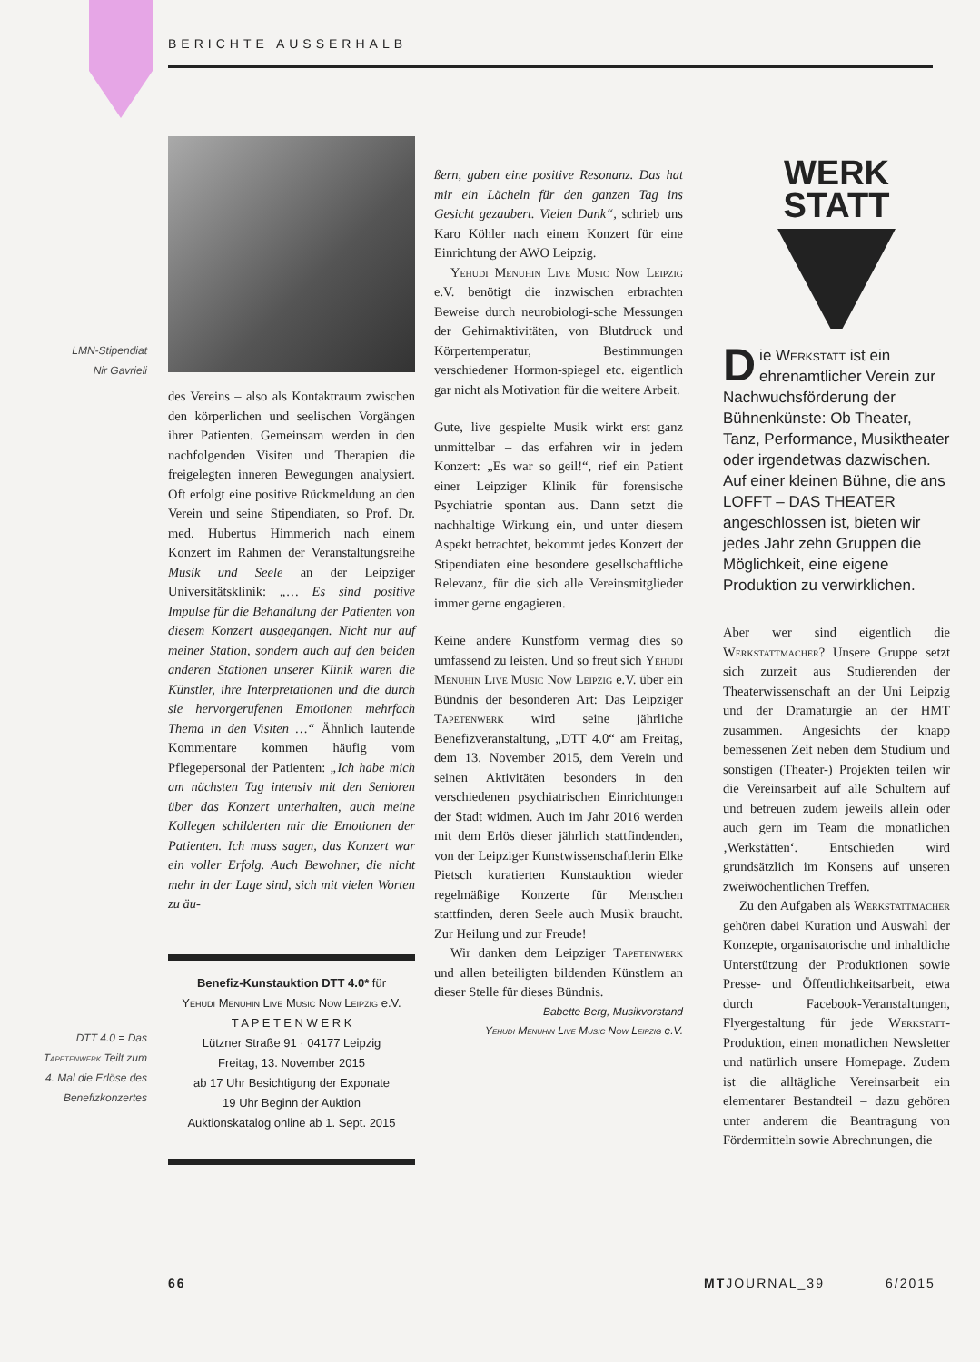BERICHTE AUSSERHALB
LMN-Stipendiat
Nir Gavrieli
DTT 4.0 = Das Tapetenwerk Teilt zum 4. Mal die Erlöse des Benefizkonzertes
des Vereins – also als Kontaktraum zwischen den körperlichen und seelischen Vorgängen ihrer Patienten. Gemeinsam werden in den nachfolgenden Visiten und Therapien die freigelegten inneren Bewegungen analysiert. Oft erfolgt eine positive Rückmeldung an den Verein und seine Stipendiaten, so Prof. Dr. med. Hubertus Himmerich nach einem Konzert im Rahmen der Veranstaltungsreihe Musik und Seele an der Leipziger Universitätsklinik: „… Es sind positive Impulse für die Behandlung der Patienten von diesem Konzert ausgegangen. Nicht nur auf meiner Station, sondern auch auf den beiden anderen Stationen unserer Klinik waren die Künstler, ihre Interpretationen und die durch sie hervorgerufenen Emotionen mehrfach Thema in den Visiten …“ Ähnlich lautende Kommentare kommen häufig vom Pflegepersonal der Patienten: „Ich habe mich am nächsten Tag intensiv mit den Senioren über das Konzert unterhalten, auch meine Kollegen schilderten mir die Emotionen der Patienten. Ich muss sagen, das Konzert war ein voller Erfolg. Auch Bewohner, die nicht mehr in der Lage sind, sich mit vielen Worten zu äu-
Benefiz-Kunstauktion DTT 4.0* für
Yehudi Menuhin Live Music Now Leipzig e.V.
T A P E T E N W E R K
Lützner Straße 91 · 04177 Leipzig
Freitag, 13. November 2015
ab 17 Uhr Besichtigung der Exponate
19 Uhr Beginn der Auktion
Auktionskatalog online ab 1. Sept. 2015
ßern, gaben eine positive Resonanz. Das hat mir ein Lächeln für den ganzen Tag ins Gesicht gezaubert. Vielen Dank“, schrieb uns Karo Köhler nach einem Konzert für eine Einrichtung der AWO Leipzig.
Yehudi Menuhin Live Music Now Leipzig e.V. benötigt die inzwischen erbrachten Beweise durch neurobiologi-sche Messungen der Gehirnaktivitäten, von Blutdruck und Körpertemperatur, Bestimmungen verschiedener Hormon-spiegel etc. eigentlich gar nicht als Motivation für die weitere Arbeit.
Gute, live gespielte Musik wirkt erst ganz unmittelbar – das erfahren wir in jedem Konzert: „Es war so geil!“, rief ein Patient einer Leipziger Klinik für forensische Psychiatrie spontan aus. Dann setzt die nachhaltige Wirkung ein, und unter diesem Aspekt betrachtet, bekommt jedes Konzert der Stipendiaten eine besondere gesellschaftliche Relevanz, für die sich alle Vereinsmitglieder immer gerne engagieren.
Keine andere Kunstform vermag dies so umfassend zu leisten. Und so freut sich Yehudi Menuhin Live Music Now Leipzig e.V. über ein Bündnis der besonderen Art: Das Leipziger Tapetenwerk wird seine jährliche Benefizveranstaltung, „DTT 4.0“ am Freitag, dem 13. November 2015, dem Verein und seinen Aktivitäten besonders in den verschiedenen psychiatrischen Einrichtungen der Stadt widmen. Auch im Jahr 2016 werden mit dem Erlös dieser jährlich stattfindenden, von der Leipziger Kunstwissenschaftlerin Elke Pietsch kuratierten Kunstauktion wieder regelmäßige Konzerte für Menschen stattfinden, deren Seele auch Musik braucht. Zur Heilung und zur Freude!
Wir danken dem Leipziger Tapetenwerk und allen beteiligten bildenden Künstlern an dieser Stelle für dieses Bündnis.
Babette Berg, Musikvorstand
Yehudi Menuhin Live Music Now Leipzig e.V.
WERK
STATT
Die Werkstatt ist ein ehrenamtlicher Verein zur Nachwuchsförderung der Bühnenkünste: Ob Theater, Tanz, Performance, Musiktheater oder irgendetwas dazwischen. Auf einer kleinen Bühne, die ans LOFFT – DAS THEATER angeschlossen ist, bieten wir jedes Jahr zehn Gruppen die Möglichkeit, eine eigene Produktion zu verwirklichen.
Aber wer sind eigentlich die Werkstattmacher? Unsere Gruppe setzt sich zurzeit aus Studierenden der Theaterwissenschaft an der Uni Leipzig und der Dramaturgie an der HMT zusammen. Angesichts der knapp bemessenen Zeit neben dem Studium und sonstigen (Theater-) Projekten teilen wir die Vereinsarbeit auf alle Schultern auf und betreuen zudem jeweils allein oder auch gern im Team die monatlichen ‚Werkstätten‘. Entschieden wird grundsätzlich im Konsens auf unseren zweiwöchentlichen Treffen.
Zu den Aufgaben als Werkstattmacher gehören dabei Kuration und Auswahl der Konzepte, organisatorische und inhaltliche Unterstützung der Produktionen sowie Presse- und Öffentlichkeitsarbeit, etwa durch Facebook-Veranstaltungen, Flyergestaltung für jede Werkstatt-Produktion, einen monatlichen Newsletter und natürlich unsere Homepage. Zudem ist die alltägliche Vereinsarbeit ein elementarer Bestandteil – dazu gehören unter anderem die Beantragung von Fördermitteln sowie Abrechnungen, die
66 MTJOURNAL_39 6/2015